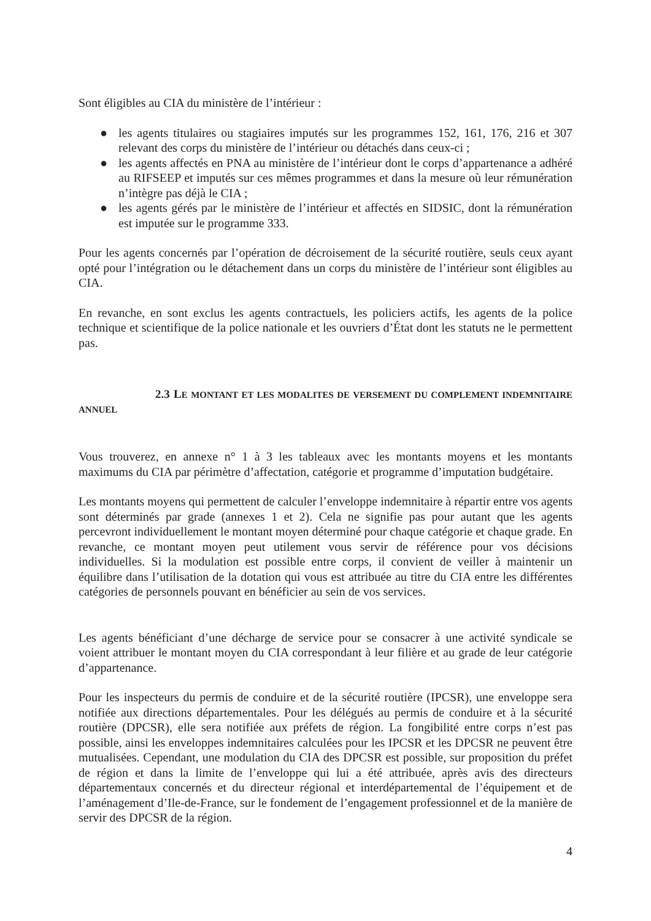Sont éligibles au CIA du ministère de l’intérieur :
● les agents titulaires ou stagiaires imputés sur les programmes 152, 161, 176, 216 et 307 relevant des corps du ministère de l’intérieur ou détachés dans ceux-ci ;
● les agents affectés en PNA au ministère de l’intérieur dont le corps d’appartenance a adhéré au RIFSEEP et imputés sur ces mêmes programmes et dans la mesure où leur rémunération n’intègre pas déjà le CIA ;
● les agents gérés par le ministère de l’intérieur et affectés en SIDSIC, dont la rémunération est imputée sur le programme 333.
Pour les agents concernés par l’opération de décroisement de la sécurité routière, seuls ceux ayant opté pour l’intégration ou le détachement dans un corps du ministère de l’intérieur sont éligibles au CIA.
En revanche, en sont exclus les agents contractuels, les policiers actifs, les agents de la police technique et scientifique de la police nationale et les ouvriers d’État dont les statuts ne le permettent pas.
2.3 LE MONTANT ET LES MODALITES DE VERSEMENT DU COMPLEMENT INDEMNITAIRE ANNUEL
Vous trouverez, en annexe n° 1 à 3 les tableaux avec les montants moyens et les montants maximums du CIA par périmètre d’affectation, catégorie et programme d’imputation budgétaire.
Les montants moyens qui permettent de calculer l’enveloppe indemnitaire à répartir entre vos agents sont déterminés par grade (annexes 1 et 2). Cela ne signifie pas pour autant que les agents percevront individuellement le montant moyen déterminé pour chaque catégorie et chaque grade. En revanche, ce montant moyen peut utilement vous servir de référence pour vos décisions individuelles. Si la modulation est possible entre corps, il convient de veiller à maintenir un équilibre dans l’utilisation de la dotation qui vous est attribuée au titre du CIA entre les différentes catégories de personnels pouvant en bénéficier au sein de vos services.
Les agents bénéficiant d’une décharge de service pour se consacrer à une activité syndicale se voient attribuer le montant moyen du CIA correspondant à leur filière et au grade de leur catégorie d’appartenance.
Pour les inspecteurs du permis de conduire et de la sécurité routière (IPCSR), une enveloppe sera notifiée aux directions départementales. Pour les délégués au permis de conduire et à la sécurité routière (DPCSR), elle sera notifiée aux préfets de région. La fongibilité entre corps n’est pas possible, ainsi les enveloppes indemnitaires calculées pour les IPCSR et les DPCSR ne peuvent être mutualisées. Cependant, une modulation du CIA des DPCSR est possible, sur proposition du préfet de région et dans la limite de l’enveloppe qui lui a été attribuée, après avis des directeurs départementaux concernés et du directeur régional et interdépartemental de l’équipement et de l’aménagement d’Ile-de-France, sur le fondement de l’engagement professionnel et de la manière de servir des DPCSR de la région.
4